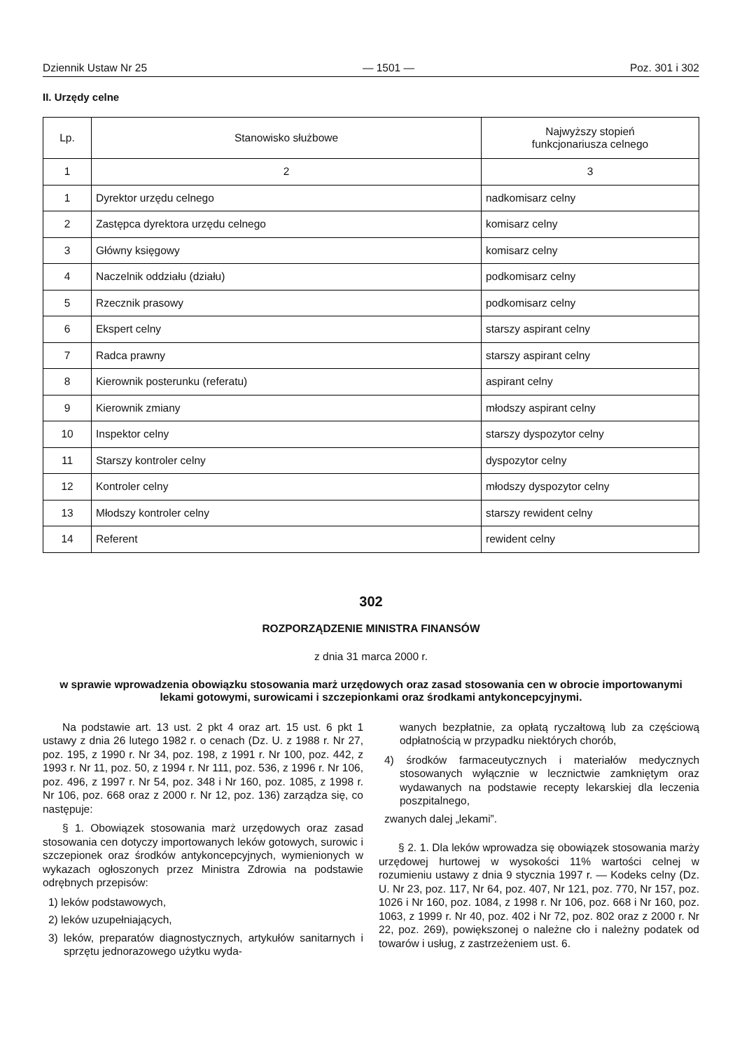Dziennik Ustaw Nr 25 — 1501 — Poz. 301 i 302
II. Urzędy celne
| Lp. | Stanowisko służbowe | Najwyższy stopień funkcjonariusza celnego |
| --- | --- | --- |
| 1 | 2 | 3 |
| 1 | Dyrektor urzędu celnego | nadkomisarz celny |
| 2 | Zastępca dyrektora urzędu celnego | komisarz celny |
| 3 | Główny księgowy | komisarz celny |
| 4 | Naczelnik oddziału (działu) | podkomisarz celny |
| 5 | Rzecznik prasowy | podkomisarz celny |
| 6 | Ekspert celny | starszy aspirant celny |
| 7 | Radca prawny | starszy aspirant celny |
| 8 | Kierownik posterunku (referatu) | aspirant celny |
| 9 | Kierownik zmiany | młodszy aspirant celny |
| 10 | Inspektor celny | starszy dyspozytor celny |
| 11 | Starszy kontroler celny | dyspozytor celny |
| 12 | Kontroler celny | młodszy dyspozytor celny |
| 13 | Młodszy kontroler celny | starszy rewident celny |
| 14 | Referent | rewident celny |
302
ROZPORZĄDZENIE MINISTRA FINANSÓW
z dnia 31 marca 2000 r.
w sprawie wprowadzenia obowiązku stosowania marż urzędowych oraz zasad stosowania cen w obrocie importowanymi lekami gotowymi, surowicami i szczepionkami oraz środkami antykoncepcyjnymi.
Na podstawie art. 13 ust. 2 pkt 4 oraz art. 15 ust. 6 pkt 1 ustawy z dnia 26 lutego 1982 r. o cenach (Dz. U. z 1988 r. Nr 27, poz. 195, z 1990 r. Nr 34, poz. 198, z 1991 r. Nr 100, poz. 442, z 1993 r. Nr 11, poz. 50, z 1994 r. Nr 111, poz. 536, z 1996 r. Nr 106, poz. 496, z 1997 r. Nr 54, poz. 348 i Nr 160, poz. 1085, z 1998 r. Nr 106, poz. 668 oraz z 2000 r. Nr 12, poz. 136) zarządza się, co następuje:
§ 1. Obowiązek stosowania marż urzędowych oraz zasad stosowania cen dotyczy importowanych leków gotowych, surowic i szczepionek oraz środków antykoncepcyjnych, wymienionych w wykazach ogłoszonych przez Ministra Zdrowia na podstawie odrębnych przepisów:
1) leków podstawowych,
2) leków uzupełniających,
3) leków, preparatów diagnostycznych, artykułów sanitarnych i sprzętu jednorazowego użytku wyda-
wanych bezpłatnie, za opłatą ryczałtową lub za częściową odpłatnością w przypadku niektórych chorób,
4) środków farmaceutycznych i materiałów medycznych stosowanych wyłącznie w lecznictwie zamkniętym oraz wydawanych na podstawie recepty lekarskiej dla leczenia poszpitalnego,
zwanych dalej „lekami”.
§ 2. 1. Dla leków wprowadza się obowiązek stosowania marży urzędowej hurtowej w wysokości 11% wartości celnej w rozumieniu ustawy z dnia 9 stycznia 1997 r. — Kodeks celny (Dz. U. Nr 23, poz. 117, Nr 64, poz. 407, Nr 121, poz. 770, Nr 157, poz. 1026 i Nr 160, poz. 1084, z 1998 r. Nr 106, poz. 668 i Nr 160, poz. 1063, z 1999 r. Nr 40, poz. 402 i Nr 72, poz. 802 oraz z 2000 r. Nr 22, poz. 269), powiększonej o należne cło i należny podatek od towarów i usług, z zastrzeżeniem ust. 6.